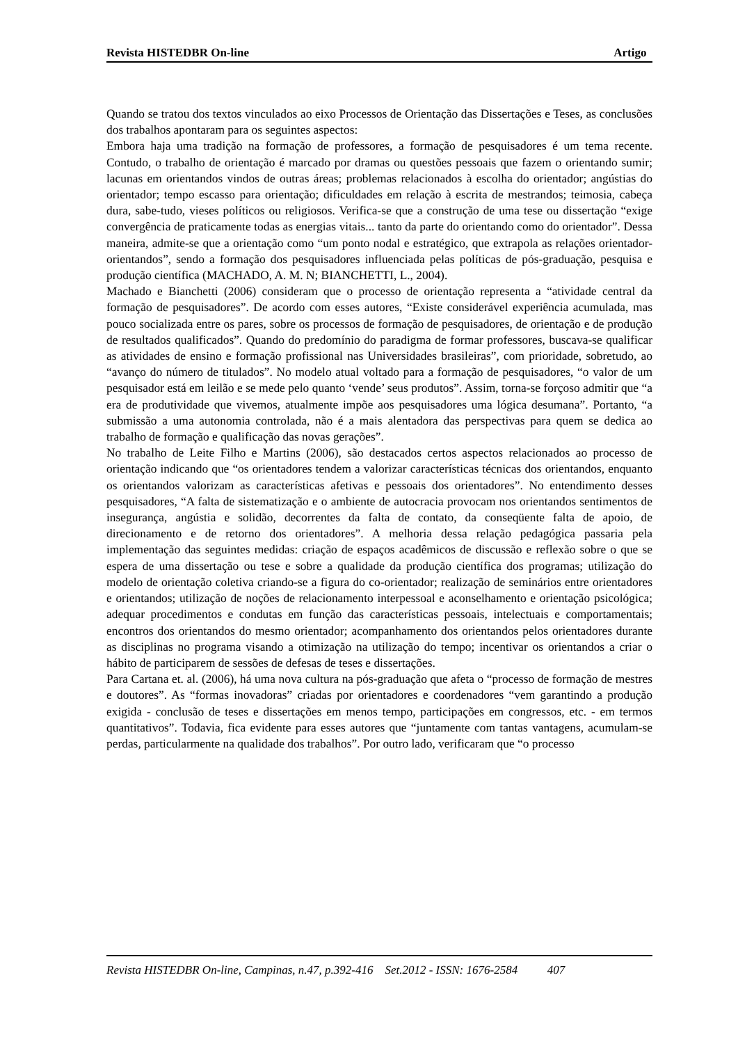Revista HISTEDBR On-line Artigo
Quando se tratou dos textos vinculados ao eixo Processos de Orientação das Dissertações e Teses, as conclusões dos trabalhos apontaram para os seguintes aspectos:
Embora haja uma tradição na formação de professores, a formação de pesquisadores é um tema recente. Contudo, o trabalho de orientação é marcado por dramas ou questões pessoais que fazem o orientando sumir; lacunas em orientandos vindos de outras áreas; problemas relacionados à escolha do orientador; angústias do orientador; tempo escasso para orientação; dificuldades em relação à escrita de mestrandos; teimosia, cabeça dura, sabe-tudo, vieses políticos ou religiosos. Verifica-se que a construção de uma tese ou dissertação “exige convergência de praticamente todas as energias vitais... tanto da parte do orientando como do orientador”. Dessa maneira, admite-se que a orientação como “um ponto nodal e estratégico, que extrapola as relações orientador-orientandos”, sendo a formação dos pesquisadores influenciada pelas políticas de pós-graduação, pesquisa e produção científica (MACHADO, A. M. N; BIANCHETTI, L., 2004).
Machado e Bianchetti (2006) consideram que o processo de orientação representa a “atividade central da formação de pesquisadores”. De acordo com esses autores, “Existe considerável experiência acumulada, mas pouco socializada entre os pares, sobre os processos de formação de pesquisadores, de orientação e de produção de resultados qualificados”. Quando do predomínio do paradigma de formar professores, buscava-se qualificar as atividades de ensino e formação profissional nas Universidades brasileiras”, com prioridade, sobretudo, ao “avanço do número de titulados”. No modelo atual voltado para a formação de pesquisadores, “o valor de um pesquisador está em leilão e se mede pelo quanto ‘vende’ seus produtos”. Assim, torna-se forçoso admitir que “a era de produtividade que vivemos, atualmente impõe aos pesquisadores uma lógica desumana”. Portanto, “a submissão a uma autonomia controlada, não é a mais alentadora das perspectivas para quem se dedica ao trabalho de formação e qualificação das novas gerações”.
No trabalho de Leite Filho e Martins (2006), são destacados certos aspectos relacionados ao processo de orientação indicando que “os orientadores tendem a valorizar características técnicas dos orientandos, enquanto os orientandos valorizam as características afetivas e pessoais dos orientadores”. No entendimento desses pesquisadores, “A falta de sistematização e o ambiente de autocracia provocam nos orientandos sentimentos de insegurança, angústia e solidão, decorrentes da falta de contato, da conseqüente falta de apoio, de direcionamento e de retorno dos orientadores”. A melhoria dessa relação pedagógica passaria pela implementação das seguintes medidas: criação de espaços acadêmicos de discussão e reflexão sobre o que se espera de uma dissertação ou tese e sobre a qualidade da produção científica dos programas; utilização do modelo de orientação coletiva criando-se a figura do co-orientador; realização de seminários entre orientadores e orientandos; utilização de noções de relacionamento interpessoal e aconselhamento e orientação psicológica; adequar procedimentos e condutas em função das características pessoais, intelectuais e comportamentais; encontros dos orientandos do mesmo orientador; acompanhamento dos orientandos pelos orientadores durante as disciplinas no programa visando a otimização na utilização do tempo; incentivar os orientandos a criar o hábito de participarem de sessões de defesas de teses e dissertações.
Para Cartana et. al. (2006), há uma nova cultura na pós-graduação que afeta o “processo de formação de mestres e doutores”. As “formas inovadoras” criadas por orientadores e coordenadores “vem garantindo a produção exigida - conclusão de teses e dissertações em menos tempo, participações em congressos, etc. - em termos quantitativos”. Todavia, fica evidente para esses autores que “juntamente com tantas vantagens, acumulam-se perdas, particularmente na qualidade dos trabalhos”. Por outro lado, verificaram que “o processo
Revista HISTEDBR On-line, Campinas, n.47, p.392-416 Set.2012 - ISSN: 1676-2584 407